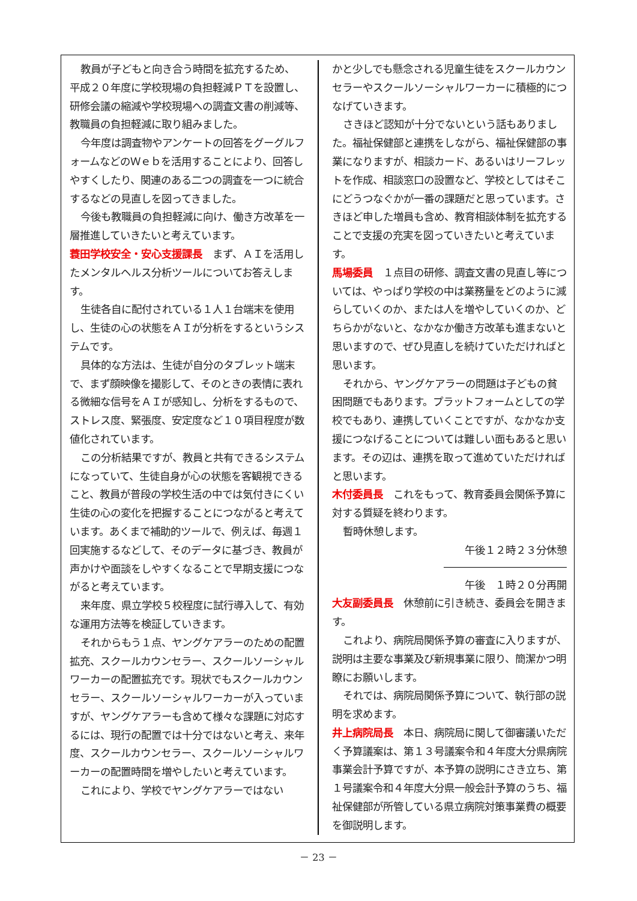教員が子どもと向き合う時間を拡充するため、平成２０年度に学校現場の負担軽減ＰＴを設置し、研修会議の縮減や学校現場への調査文書の削減等、教職員の負担軽減に取り組みました。
今年度は調査物やアンケートの回答をグーグルフォームなどのＷｅｂを活用することにより、回答しやすくしたり、関連のある二つの調査を一つに統合するなどの見直しを図ってきました。
今後も教職員の負担軽減に向け、働き方改革を一層推進していきたいと考えています。
蓑田学校安全・安心支援課長　まず、ＡＩを活用したメンタルヘルス分析ツールについてお答えします。
生徒各自に配付されている１人１台端末を使用し、生徒の心の状態をＡＩが分析をするというシステムです。
具体的な方法は、生徒が自分のタブレット端末で、まず顔映像を撮影して、そのときの表情に表れる微細な信号をＡＩが感知し、分析をするもので、ストレス度、緊張度、安定度など１０項目程度が数値化されています。
この分析結果ですが、教員と共有できるシステムになっていて、生徒自身が心の状態を客観視できること、教員が普段の学校生活の中では気付きにくい生徒の心の変化を把握することにつながると考えています。あくまで補助的ツールで、例えば、毎週１回実施するなどして、そのデータに基づき、教員が声かけや面談をしやすくなることで早期支援につながると考えています。
来年度、県立学校５校程度に試行導入して、有効な運用方法等を検証していきます。
それからもう１点、ヤングケアラーのための配置拡充、スクールカウンセラー、スクールソーシャルワーカーの配置拡充です。現状でもスクールカウンセラー、スクールソーシャルワーカーが入っていますが、ヤングケアラーも含めて様々な課題に対応するには、現行の配置では十分ではないと考え、来年度、スクールカウンセラー、スクールソーシャルワーカーの配置時間を増やしたいと考えています。
これにより、学校でヤングケアラーではない
かと少しでも懸念される児童生徒をスクールカウンセラーやスクールソーシャルワーカーに積極的につなげていきます。
さきほど認知が十分でないという話もありました。福祉保健部と連携をしながら、福祉保健部の事業になりますが、相談カード、あるいはリーフレットを作成、相談窓口の設置など、学校としてはそこにどうつなぐかが一番の課題だと思っています。さきほど申した増員も含め、教育相談体制を拡充することで支援の充実を図っていきたいと考えています。
馬場委員　１点目の研修、調査文書の見直し等については、やっぱり学校の中は業務量をどのように減らしていくのか、または人を増やしていくのか、どちらかがないと、なかなか働き方改革も進まないと思いますので、ぜひ見直しを続けていただければと思います。
それから、ヤングケアラーの問題は子どもの貧困問題でもあります。プラットフォームとしての学校でもあり、連携していくことですが、なかなか支援につなげることについては難しい面もあると思います。その辺は、連携を取って進めていただければと思います。
木付委員長　これをもって、教育委員会関係予算に対する質疑を終わります。
暫時休憩します。
午後１２時２３分休憩
午後　１時２０分再開
大友副委員長　休憩前に引き続き、委員会を開きます。
これより、病院局関係予算の審査に入りますが、説明は主要な事業及び新規事業に限り、簡潔かつ明瞭にお願いします。
それでは、病院局関係予算について、執行部の説明を求めます。
井上病院局長　本日、病院局に関して御審議いただく予算議案は、第１３号議案令和４年度大分県病院事業会計予算ですが、本予算の説明にさき立ち、第１号議案令和４年度大分県一般会計予算のうち、福祉保健部が所管している県立病院対策事業費の概要を御説明します。
－ 23 －